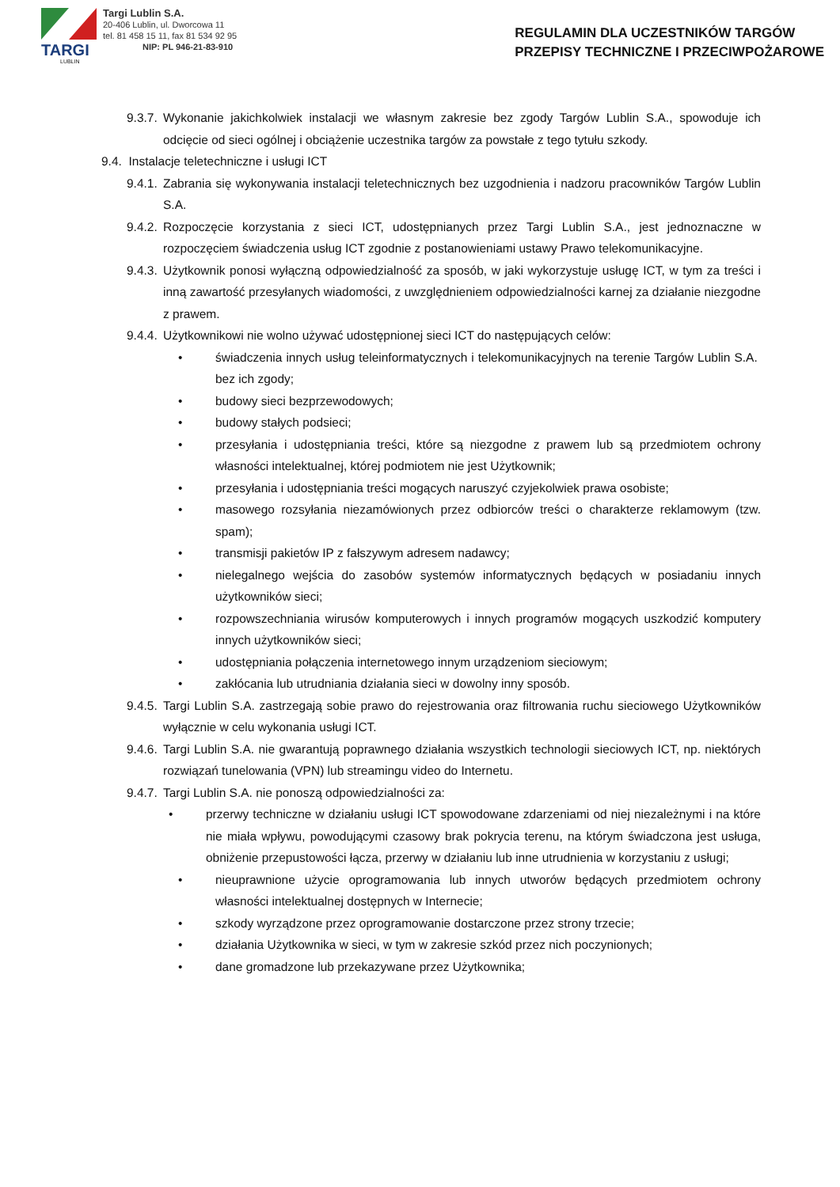TARGI
LUBLIN
Targi Lublin S.A.
20-406 Lublin, ul. Dworcowa 11
tel. 81 458 15 11, fax 81 534 92 95
NIP: PL 946-21-83-910
REGULAMIN DLA UCZESTNIKÓW TARGÓW
PRZEPISY TECHNICZNE I PRZECIWPOŻAROWE
9.3.7. Wykonanie jakichkolwiek instalacji we własnym zakresie bez zgody Targów Lublin S.A., spowoduje ich odcięcie od sieci ogólnej i obciążenie uczestnika targów za powstałe z tego tytułu szkody.
9.4. Instalacje teletechniczne i usługi ICT
9.4.1. Zabrania się wykonywania instalacji teletechnicznych bez uzgodnienia i nadzoru pracowników Targów Lublin S.A.
9.4.2. Rozpoczęcie korzystania z sieci ICT, udostępnianych przez Targi Lublin S.A., jest jednoznaczne w rozpoczęciem świadczenia usług ICT zgodnie z postanowieniami ustawy Prawo telekomunikacyjne.
9.4.3. Użytkownik ponosi wyłączną odpowiedzialność za sposób, w jaki wykorzystuje usługę ICT, w tym za treści i inną zawartość przesyłanych wiadomości, z uwzględnieniem odpowiedzialności karnej za działanie niezgodne z prawem.
9.4.4. Użytkownikowi nie wolno używać udostępnionej sieci ICT do następujących celów:
• świadczenia innych usług teleinformatycznych i telekomunikacyjnych na terenie Targów Lublin S.A. bez ich zgody;
• budowy sieci bezprzewodowych;
• budowy stałych podsieci;
• przesyłania i udostępniania treści, które są niezgodne z prawem lub są przedmiotem ochrony własności intelektualnej, której podmiotem nie jest Użytkownik;
• przesyłania i udostępniania treści mogących naruszyć czyjekolwiek prawa osobiste;
• masowego rozsyłania niezamówionych przez odbiorców treści o charakterze reklamowym (tzw. spam);
• transmisji pakietów IP z fałszywym adresem nadawcy;
• nielegalnego wejścia do zasobów systemów informatycznych będących w posiadaniu innych użytkowników sieci;
• rozpowszechniania wirusów komputerowych i innych programów mogących uszkodzić komputery innych użytkowników sieci;
• udostępniania połączenia internetowego innym urządzeniom sieciowym;
• zakłócania lub utrudniania działania sieci w dowolny inny sposób.
9.4.5. Targi Lublin S.A. zastrzegają sobie prawo do rejestrowania oraz filtrowania ruchu sieciowego Użytkowników wyłącznie w celu wykonania usługi ICT.
9.4.6. Targi Lublin S.A. nie gwarantują poprawnego działania wszystkich technologii sieciowych ICT, np. niektórych rozwiązań tunelowania (VPN) lub streamingu video do Internetu.
9.4.7. Targi Lublin S.A. nie ponoszą odpowiedzialności za:
• przerwy techniczne w działaniu usługi ICT spowodowane zdarzeniami od niej niezależnymi i na które nie miała wpływu, powodującymi czasowy brak pokrycia terenu, na którym świadczona jest usługa, obniżenie przepustowości łącza, przerwy w działaniu lub inne utrudnienia w korzystaniu z usługi;
• nieuprawnione użycie oprogramowania lub innych utworów będących przedmiotem ochrony własności intelektualnej dostępnych w Internecie;
• szkody wyrządzone przez oprogramowanie dostarczone przez strony trzecie;
• działania Użytkownika w sieci, w tym w zakresie szkód przez nich poczynionych;
• dane gromadzone lub przekazywane przez Użytkownika;